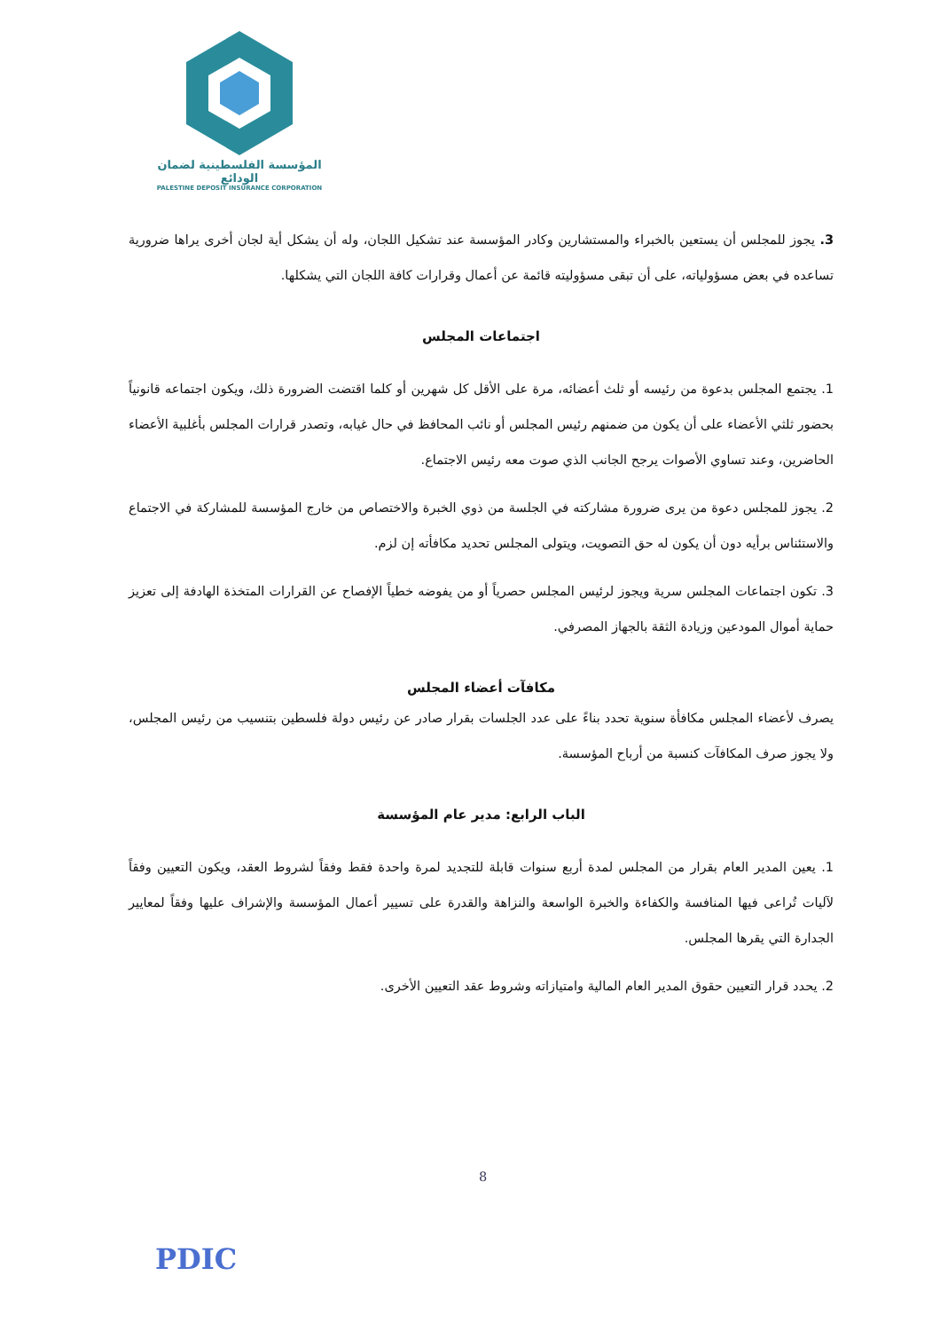المؤسسة الفلسطينية لضمان الودائع
PALESTINE DEPOSIT INSURANCE CORPORATION
3. يجوز للمجلس أن يستعين بالخبراء والمستشارين وكادر المؤسسة عند تشكيل اللجان، وله أن يشكل أية لجان أخرى يراها ضرورية تساعده في بعض مسؤولياته، على أن تبقى مسؤوليته قائمة عن أعمال وقرارات كافة اللجان التي يشكلها.
اجتماعات المجلس
1. يجتمع المجلس بدعوة من رئيسه أو ثلث أعضائه، مرة على الأقل كل شهرين أو كلما اقتضت الضرورة ذلك، ويكون اجتماعه قانونياً بحضور ثلثي الأعضاء على أن يكون من ضمنهم رئيس المجلس أو نائب المحافظ في حال غيابه، وتصدر قرارات المجلس بأغلبية الأعضاء الحاضرين، وعند تساوي الأصوات يرجح الجانب الذي صوت معه رئيس الاجتماع.
2. يجوز للمجلس دعوة من يرى ضرورة مشاركته في الجلسة من ذوي الخبرة والاختصاص من خارج المؤسسة للمشاركة في الاجتماع والاستئناس برأيه دون أن يكون له حق التصويت، ويتولى المجلس تحديد مكافأته إن لزم.
3. تكون اجتماعات المجلس سرية ويجوز لرئيس المجلس حصرياً أو من يفوضه خطياً الإفصاح عن القرارات المتخذة الهادفة إلى تعزيز حماية أموال المودعين وزيادة الثقة بالجهاز المصرفي.
مكافآت أعضاء المجلس
يصرف لأعضاء المجلس مكافأة سنوية تحدد بناءً على عدد الجلسات بقرار صادر عن رئيس دولة فلسطين بتنسيب من رئيس المجلس، ولا يجوز صرف المكافآت كنسبة من أرباح المؤسسة.
الباب الرابع: مدير عام المؤسسة
1. يعين المدير العام بقرار من المجلس لمدة أربع سنوات قابلة للتجديد لمرة واحدة فقط وفقاً لشروط العقد، ويكون التعيين وفقاً لآليات تُراعى فيها المنافسة والكفاءة والخبرة الواسعة والنزاهة والقدرة على تسيير أعمال المؤسسة والإشراف عليها وفقاً لمعايير الجدارة التي يقرها المجلس.
2. يحدد قرار التعيين حقوق المدير العام المالية وامتيازاته وشروط عقد التعيين الأخرى.
8
PDIC